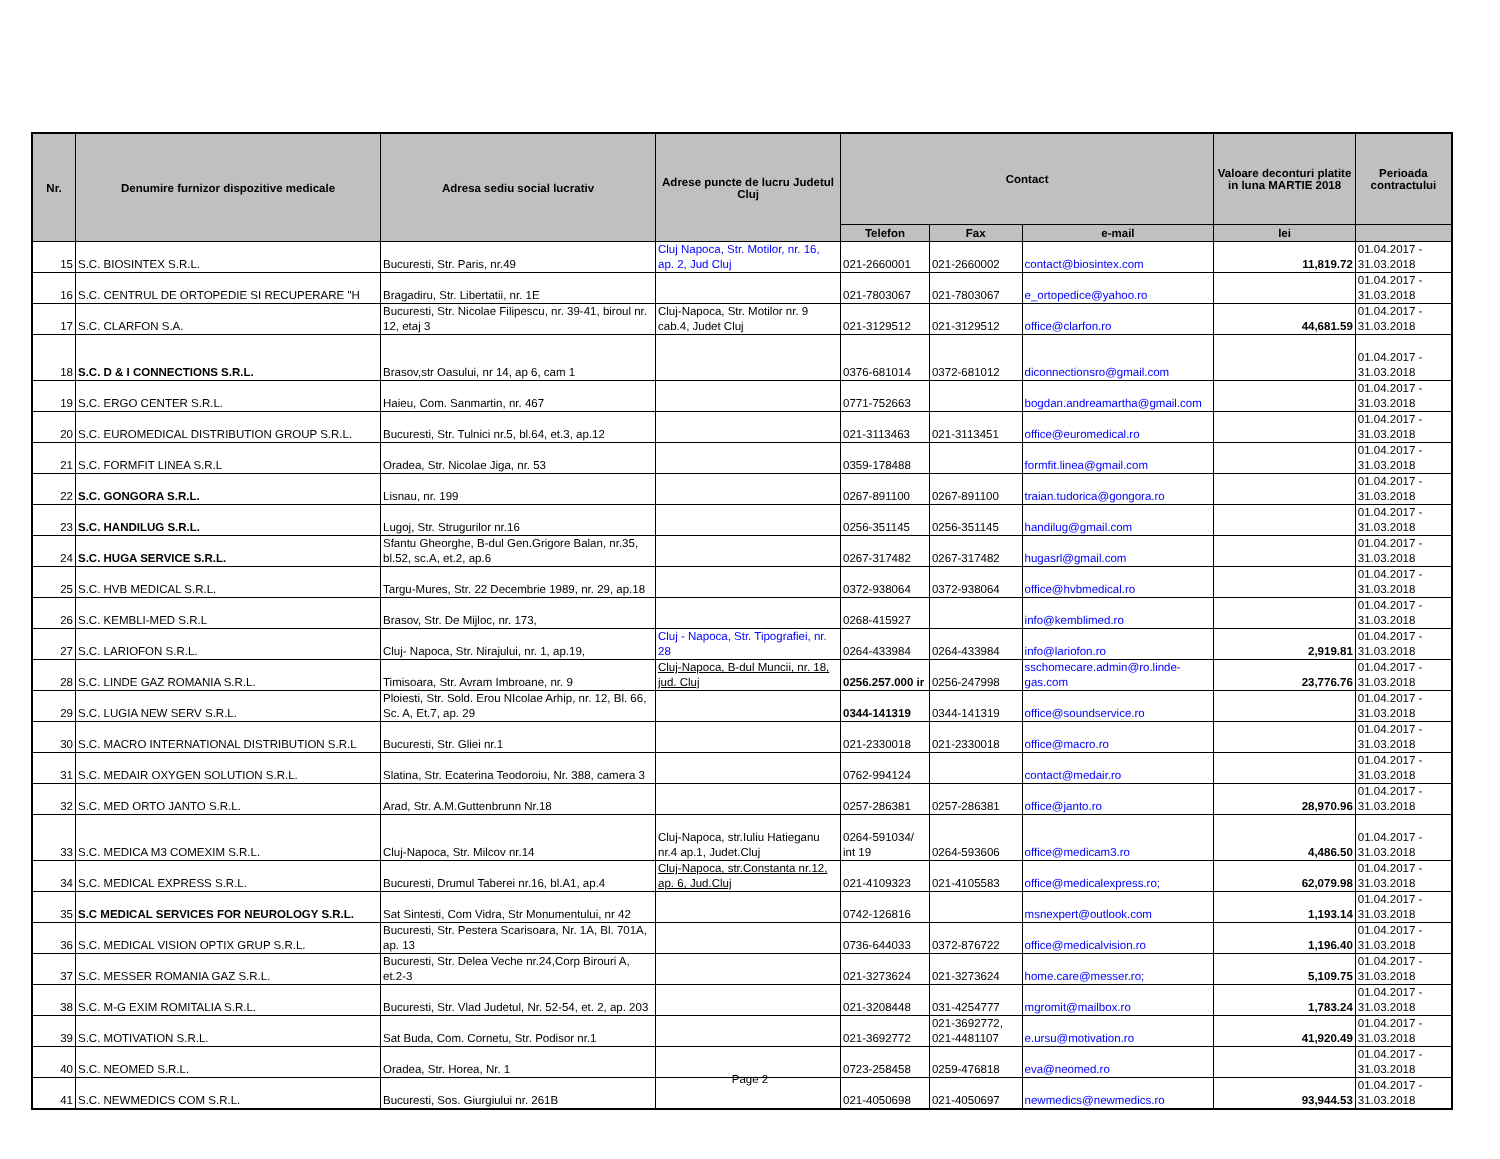| Nr. | Denumire furnizor dispozitive medicale | Adresa sediu social lucrativ | Adrese puncte de lucru Judetul Cluj | Contact | | | Valoare deconturi platite in luna MARTIE 2018 | Perioada contractului |
| --- | --- | --- | --- | --- | --- | --- | --- | --- |
| | | | | Telefon | Fax | e-mail | lei | |
| 15 | S.C. BIOSINTEX S.R.L. | Bucuresti, Str. Paris, nr.49 | Cluj Napoca, Str. Motilor, nr. 16, ap. 2, Jud Cluj | 021-2660001 | 021-2660002 | contact@biosintex.com | 11,819.72 | 01.04.2017 - 31.03.2018 |
| 16 | S.C. CENTRUL DE ORTOPEDIE SI RECUPERARE "H | Bragadiru, Str. Libertatii, nr. 1E | | 021-7803067 | 021-7803067 | e_ortopedice@yahoo.ro | | 01.04.2017 - 31.03.2018 |
| 17 | S.C. CLARFON S.A. | Bucuresti, Str. Nicolae Filipescu, nr. 39-41, biroul nr. 12, etaj 3 | Cluj-Napoca, Str. Motilor nr. 9 cab.4, Judet Cluj | 021-3129512 | 021-3129512 | office@clarfon.ro | 44,681.59 | 01.04.2017 - 31.03.2018 |
| 18 | S.C. D & I CONNECTIONS S.R.L. | Brasov,str Oasului, nr 14, ap 6, cam 1 | | 0376-681014 | 0372-681012 | diconnectionsro@gmail.com | | 01.04.2017 - 31.03.2018 |
| 19 | S.C. ERGO CENTER S.R.L. | Haieu, Com. Sanmartin, nr. 467 | | 0771-752663 | | bogdan.andreamartha@gmail.com | | 01.04.2017 - 31.03.2018 |
| 20 | S.C. EUROMEDICAL DISTRIBUTION GROUP S.R.L. | Bucuresti, Str. Tulnici nr.5, bl.64, et.3, ap.12 | | 021-3113463 | 021-3113451 | office@euromedical.ro | | 01.04.2017 - 31.03.2018 |
| 21 | S.C. FORMFIT LINEA S.R.L | Oradea, Str. Nicolae Jiga, nr. 53 | | 0359-178488 | | formfit.linea@gmail.com | | 01.04.2017 - 31.03.2018 |
| 22 | S.C. GONGORA S.R.L. | Lisnau, nr. 199 | | 0267-891100 | 0267-891100 | traian.tudorica@gongora.ro | | 01.04.2017 - 31.03.2018 |
| 23 | S.C. HANDILUG S.R.L. | Lugoj, Str. Strugurilor nr.16 | | 0256-351145 | 0256-351145 | handilug@gmail.com | | 01.04.2017 - 31.03.2018 |
| 24 | S.C. HUGA SERVICE S.R.L. | Sfantu Gheorghe, B-dul Gen.Grigore Balan, nr.35, bl.52, sc.A, et.2, ap.6 | | 0267-317482 | 0267-317482 | hugasrl@gmail.com | | 01.04.2017 - 31.03.2018 |
| 25 | S.C. HVB MEDICAL S.R.L. | Targu-Mures, Str. 22 Decembrie 1989, nr. 29, ap.18 | | 0372-938064 | 0372-938064 | office@hvbmedical.ro | | 01.04.2017 - 31.03.2018 |
| 26 | S.C. KEMBLI-MED S.R.L | Brasov, Str. De Mijloc, nr. 173, | | 0268-415927 | | info@kemblimed.ro | | 01.04.2017 - 31.03.2018 |
| 27 | S.C. LARIOFON S.R.L. | Cluj- Napoca, Str. Nirajului, nr. 1, ap.19, | Cluj - Napoca, Str. Tipografiei, nr. 28 | 0264-433984 | 0264-433984 | info@lariofon.ro | 2,919.81 | 01.04.2017 - 31.03.2018 |
| 28 | S.C. LINDE GAZ ROMANIA S.R.L. | Timisoara, Str. Avram Imbroane, nr. 9 | Cluj-Napoca, B-dul Muncii, nr. 18, jud. Cluj | 0256.257.000 ir | 0256-247998 | sschomecare.admin@ro.linde-gas.com | 23,776.76 | 01.04.2017 - 31.03.2018 |
| 29 | S.C. LUGIA NEW SERV S.R.L. | Ploiesti, Str. Sold. Erou NIcolae Arhip, nr. 12, Bl. 66, Sc. A, Et.7, ap. 29 | | 0344-141319 | 0344-141319 | office@soundservice.ro | | 01.04.2017 - 31.03.2018 |
| 30 | S.C. MACRO INTERNATIONAL DISTRIBUTION S.R.L | Bucuresti, Str. Gliei nr.1 | | 021-2330018 | 021-2330018 | office@macro.ro | | 01.04.2017 - 31.03.2018 |
| 31 | S.C. MEDAIR OXYGEN SOLUTION S.R.L. | Slatina, Str. Ecaterina Teodoroiu, Nr. 388, camera 3 | | 0762-994124 | | contact@medair.ro | | 01.04.2017 - 31.03.2018 |
| 32 | S.C. MED ORTO JANTO S.R.L. | Arad, Str. A.M.Guttenbrunn Nr.18 | | 0257-286381 | 0257-286381 | office@janto.ro | 28,970.96 | 01.04.2017 - 31.03.2018 |
| 33 | S.C. MEDICA M3 COMEXIM S.R.L. | Cluj-Napoca, Str. Milcov nr.14 | Cluj-Napoca, str.Iuliu Hatieganu nr.4 ap.1, Judet.Cluj | 0264-591034/ int 19 | 0264-593606 | office@medicam3.ro | 4,486.50 | 01.04.2017 - 31.03.2018 |
| 34 | S.C. MEDICAL EXPRESS S.R.L. | Bucuresti, Drumul Taberei nr.16, bl.A1, ap.4 | Cluj-Napoca, str.Constanta nr.12, ap. 6, Jud.Cluj | 021-4109323 | 021-4105583 | office@medicalexpress.ro; | 62,079.98 | 01.04.2017 - 31.03.2018 |
| 35 | S.C MEDICAL SERVICES FOR NEUROLOGY S.R.L. | Sat Sintesti, Com Vidra, Str Monumentului, nr 42 | | 0742-126816 | | msnexpert@outlook.com | 1,193.14 | 01.04.2017 - 31.03.2018 |
| 36 | S.C. MEDICAL VISION OPTIX GRUP S.R.L. | Bucuresti, Str. Pestera Scarisoara, Nr. 1A, Bl. 701A, ap. 13 | | 0736-644033 | 0372-876722 | office@medicalvision.ro | 1,196.40 | 01.04.2017 - 31.03.2018 |
| 37 | S.C. MESSER ROMANIA GAZ S.R.L. | Bucuresti, Str. Delea Veche nr.24,Corp Birouri A, et.2-3 | | 021-3273624 | 021-3273624 | home.care@messer.ro; | 5,109.75 | 01.04.2017 - 31.03.2018 |
| 38 | S.C. M-G EXIM ROMITALIA S.R.L. | Bucuresti, Str. Vlad Judetul, Nr. 52-54, et. 2, ap. 203 | | 021-3208448 | 031-4254777 | mgromit@mailbox.ro | 1,783.24 | 01.04.2017 - 31.03.2018 |
| 39 | S.C. MOTIVATION S.R.L. | Sat Buda, Com. Cornetu, Str. Podisor nr.1 | | 021-3692772 | 021-3692772, 021-4481107 | e.ursu@motivation.ro | 41,920.49 | 01.04.2017 - 31.03.2018 |
| 40 | S.C. NEOMED S.R.L. | Oradea, Str. Horea, Nr. 1 | | 0723-258458 | 0259-476818 | eva@neomed.ro | | 01.04.2017 - 31.03.2018 |
| 41 | S.C. NEWMEDICS COM S.R.L. | Bucuresti, Sos. Giurgiului nr. 261B | | 021-4050698 | 021-4050697 | newmedics@newmedics.ro | 93,944.53 | 01.04.2017 - 31.03.2018 |
Page 2